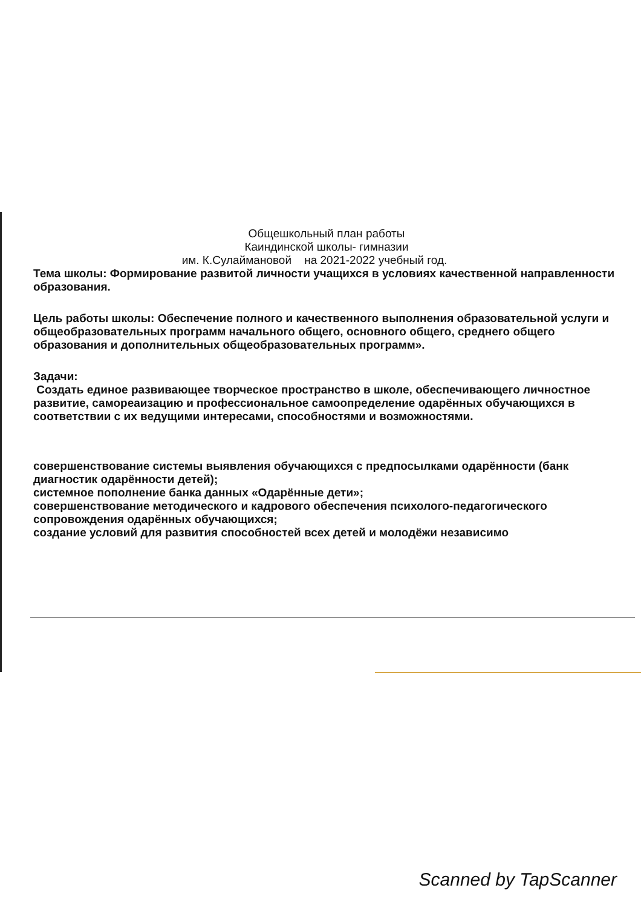Общешкольный план работы
Каиндинской школы- гимназии
им. К.Сулаймановой на 2021-2022 учебный год.
Тема школы: Формирование развитой личности учащихся в условиях качественной направленности образования.
Цель работы школы: Обеспечение полного и качественного выполнения образовательной услуги и общеобразовательных программ начального общего, основного общего, среднего общего образования и дополнительных общеобразовательных программ».
Задачи:
Создать единое развивающее творческое пространство в школе, обеспечивающего личностное развитие, самореаизацию и профессиональное самоопределение одарённых обучающихся в соответствии с их ведущими интересами, способностями и возможностями.
совершенствование системы выявления обучающихся с предпосылками одарённости (банк диагностик одарённости детей);
системное пополнение банка данных «Одарённые дети»;
совершенствование методического и кадрового обеспечения психолого-педагогического сопровождения одарённых обучающихся;
создание условий для развития способностей всех детей и молодёжи независимо
Scanned by TapScanner